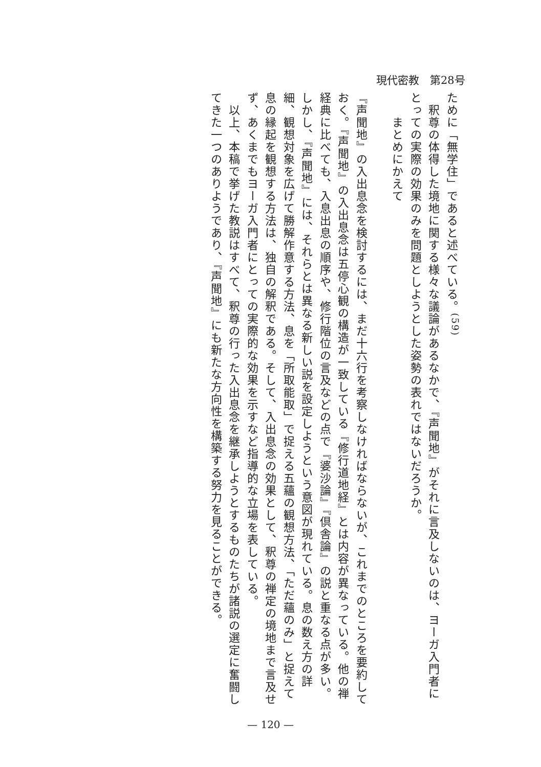現代密教　第28号
ために「無学住」であると述べている。<sup>(59)</sup>
　釈尊の体得した境地に関する様々な議論があるなかで、『声聞地』がそれに言及しないのは、ヨーガ入門者にとっての実際の効果のみを問題としようとした姿勢の表れではないだろうか。
まとめにかえて
『声聞地』の入出息念を検討するには、まだ十六行を考察しなければならないが、これまでのところを要約しておく。『声聞地』の入出息念は五停心観の構造が一致している『修行道地経』とは内容が異なっている。他の禅経典に比べても、入息出息の順序や、修行階位の言及などの点で『婆沙論』『倶舎論』の説と重なる点が多い。しかし、『声聞地』には、それらとは異なる新しい説を設定しようという意図が現れている。息の数え方の詳細、観想対象を広げて勝解作意する方法、息を「所取能取」で捉える五蘊の観想方法、「ただ蘊のみ」と捉えて息の縁起を観想する方法は、独自の解釈である。そして、入出息念の効果として、釈尊の禅定の境地まで言及せず、あくまでもヨーガ入門者にとっての実際的な効果を示すなど指導的な立場を表している。
　以上、本稿で挙げた教説はすべて、釈尊の行った入出息念を継承しようとするものたちが諸説の選定に奮闘してきた一つのありようであり、『声聞地』にも新たな方向性を構築する努力を見ることができる。
— 120 —